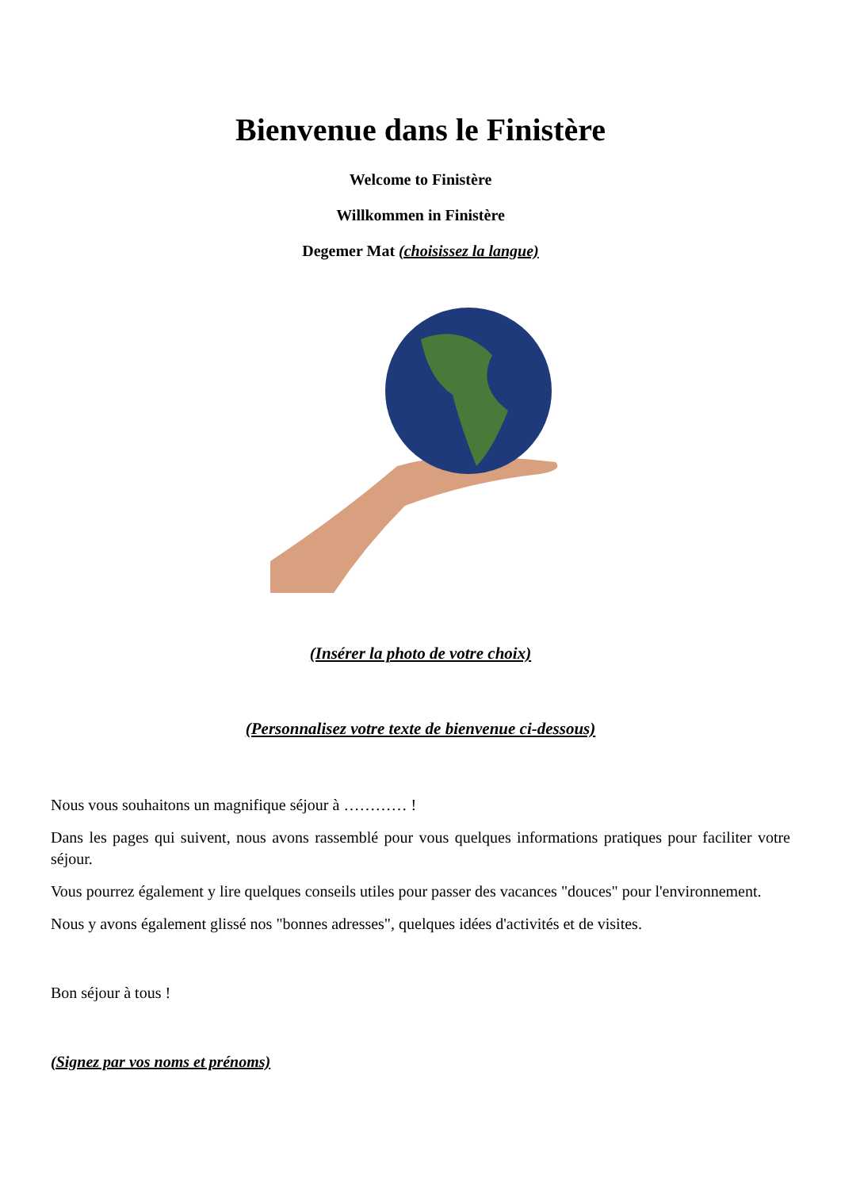Bienvenue dans le Finistère
Welcome to Finistère
Willkommen in Finistère
Degemer Mat (choisissez la langue)
(Insérer la photo de votre choix)
(Personnalisez votre texte de bienvenue ci-dessous)
Nous vous souhaitons un magnifique séjour à ………… !
Dans les pages qui suivent, nous avons rassemblé pour vous quelques informations pratiques pour faciliter votre séjour.
Vous pourrez également y lire quelques conseils utiles pour passer des vacances "douces" pour l'environnement.
Nous y avons également glissé nos "bonnes adresses", quelques idées d'activités et de visites.
Bon séjour à tous !
(Signez par vos noms et prénoms)